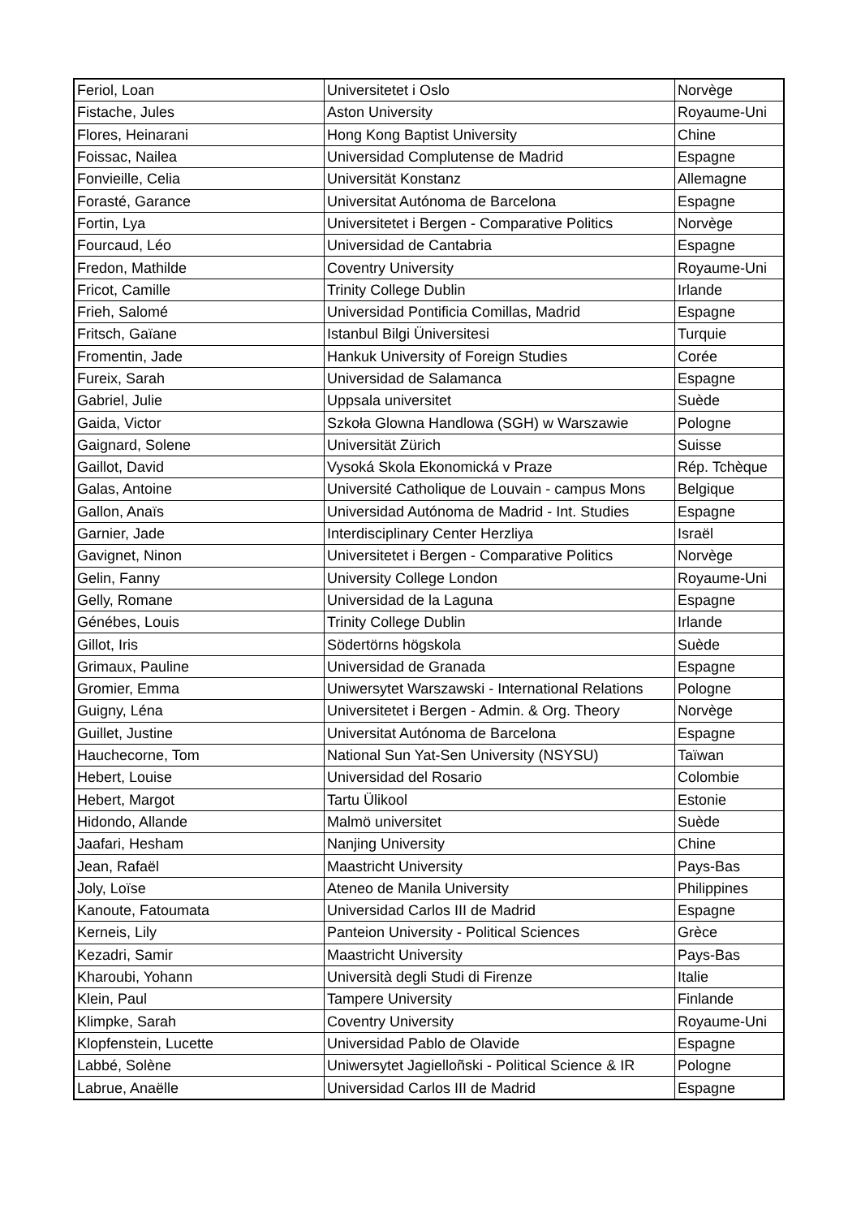| Feriol, Loan | Universitetet i Oslo | Norvège |
| Fistache, Jules | Aston University | Royaume-Uni |
| Flores, Heinarani | Hong Kong Baptist University | Chine |
| Foissac, Nailea | Universidad Complutense de Madrid | Espagne |
| Fonvieille, Celia | Universität Konstanz | Allemagne |
| Forasté, Garance | Universitat Autónoma de Barcelona | Espagne |
| Fortin, Lya | Universitetet i Bergen - Comparative Politics | Norvège |
| Fourcaud, Léo | Universidad de Cantabria | Espagne |
| Fredon, Mathilde | Coventry University | Royaume-Uni |
| Fricot, Camille | Trinity College Dublin | Irlande |
| Frieh, Salomé | Universidad Pontificia Comillas, Madrid | Espagne |
| Fritsch, Gaïane | Istanbul Bilgi Üniversitesi | Turquie |
| Fromentin, Jade | Hankuk University of Foreign Studies | Corée |
| Fureix, Sarah | Universidad de Salamanca | Espagne |
| Gabriel, Julie | Uppsala universitet | Suède |
| Gaida, Victor | Szkoła Glowna Handlowa (SGH) w Warszawie | Pologne |
| Gaignard, Solene | Universität Zürich | Suisse |
| Gaillot, David | Vysoká Skola Ekonomická v Praze | Rép. Tchèque |
| Galas, Antoine | Université Catholique de Louvain - campus Mons | Belgique |
| Gallon, Anaïs | Universidad Autónoma de Madrid - Int. Studies | Espagne |
| Garnier, Jade | Interdisciplinary Center Herzliya | Israël |
| Gavignet, Ninon | Universitetet i Bergen - Comparative Politics | Norvège |
| Gelin, Fanny | University College London | Royaume-Uni |
| Gelly, Romane | Universidad de la Laguna | Espagne |
| Génébes, Louis | Trinity College Dublin | Irlande |
| Gillot, Iris | Södertörns högskola | Suède |
| Grimaux, Pauline | Universidad de Granada | Espagne |
| Gromier, Emma | Uniwersytet Warszawski - International Relations | Pologne |
| Guigny, Léna | Universitetet i Bergen - Admin. & Org. Theory | Norvège |
| Guillet, Justine | Universitat Autónoma de Barcelona | Espagne |
| Hauchecorne, Tom | National Sun Yat-Sen University (NSYSU) | Taïwan |
| Hebert, Louise | Universidad del Rosario | Colombie |
| Hebert, Margot | Tartu Ülikool | Estonie |
| Hidondo, Allande | Malmö universitet | Suède |
| Jaafari, Hesham | Nanjing University | Chine |
| Jean, Rafaël | Maastricht University | Pays-Bas |
| Joly, Loïse | Ateneo de Manila University | Philippines |
| Kanoute, Fatoumata | Universidad Carlos III de Madrid | Espagne |
| Kerneis, Lily | Panteion University - Political Sciences | Grèce |
| Kezadri, Samir | Maastricht University | Pays-Bas |
| Kharoubi, Yohann | Università degli Studi di Firenze | Italie |
| Klein, Paul | Tampere University | Finlande |
| Klimpke, Sarah | Coventry University | Royaume-Uni |
| Klopfenstein, Lucette | Universidad Pablo de Olavide | Espagne |
| Labbé, Solène | Uniwersytet Jagielloñski - Political Science & IR | Pologne |
| Labrue, Anaëlle | Universidad Carlos III de Madrid | Espagne |